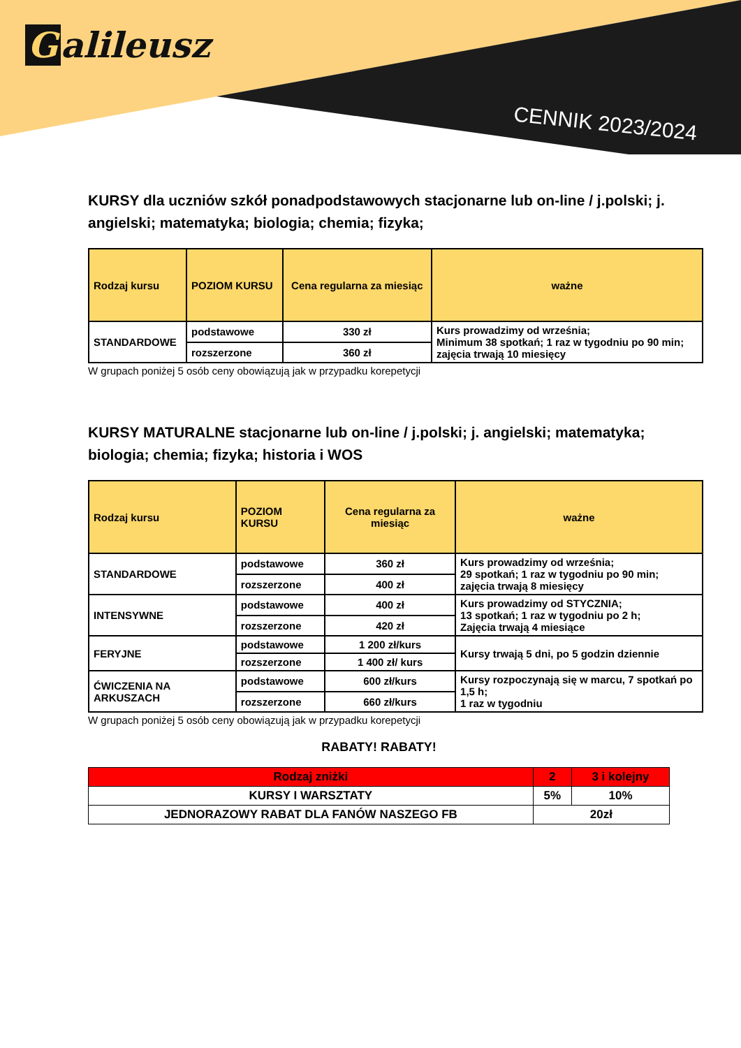Galileusz
CENNIK 2023/2024
KURSY dla uczniów szkół ponadpodstawowych stacjonarne lub on-line / j.polski; j. angielski; matematyka; biologia; chemia; fizyka;
| Rodzaj kursu | POZIOM KURSU | Cena regularna za miesiąc | ważne |
| --- | --- | --- | --- |
| STANDARDOWE | podstawowe | 330 zł | Kurs prowadzimy od września; Minimum 38 spotkań; 1 raz w tygodniu po 90 min; zajęcia trwają 10 miesięcy |
| | rozszerzone | 360 zł | |
W grupach poniżej 5 osób ceny obowiązują jak w przypadku korepetycji
KURSY MATURALNE stacjonarne lub on-line / j.polski; j. angielski; matematyka; biologia; chemia; fizyka; historia i WOS
| Rodzaj kursu | POZIOM KURSU | Cena regularna za miesiąc | ważne |
| --- | --- | --- | --- |
| STANDARDOWE | podstawowe | 360 zł | Kurs prowadzimy od września; 29 spotkań; 1 raz w tygodniu po 90 min; zajęcia trwają 8 miesięcy |
| | rozszerzone | 400 zł | |
| INTENSYWNE | podstawowe | 400 zł | Kurs prowadzimy od STYCZNIA; 13 spotkań; 1 raz w tygodniu po 2 h; Zajęcia trwają 4 miesiące |
| | rozszerzone | 420 zł | |
| FERYJNE | podstawowe | 1 200 zł/kurs | Kursy trwają 5 dni, po 5 godzin dziennie |
| | rozszerzone | 1 400 zł/ kurs | |
| ĆWICZENIA NA ARKUSZACH | podstawowe | 600 zł/kurs | Kursy rozpoczynają się w marcu, 7 spotkań po 1,5 h; 1 raz w tygodniu |
| | rozszerzone | 660 zł/kurs | |
W grupach poniżej 5 osób ceny obowiązują jak w przypadku korepetycji
RABATY! RABATY!
| Rodzaj zniżki | 2 | 3 i kolejny |
| KURSY I WARSZTATY | 5% | 10% |
| JEDNORAZOWY RABAT DLA FANÓW NASZEGO FB | 20zł | |